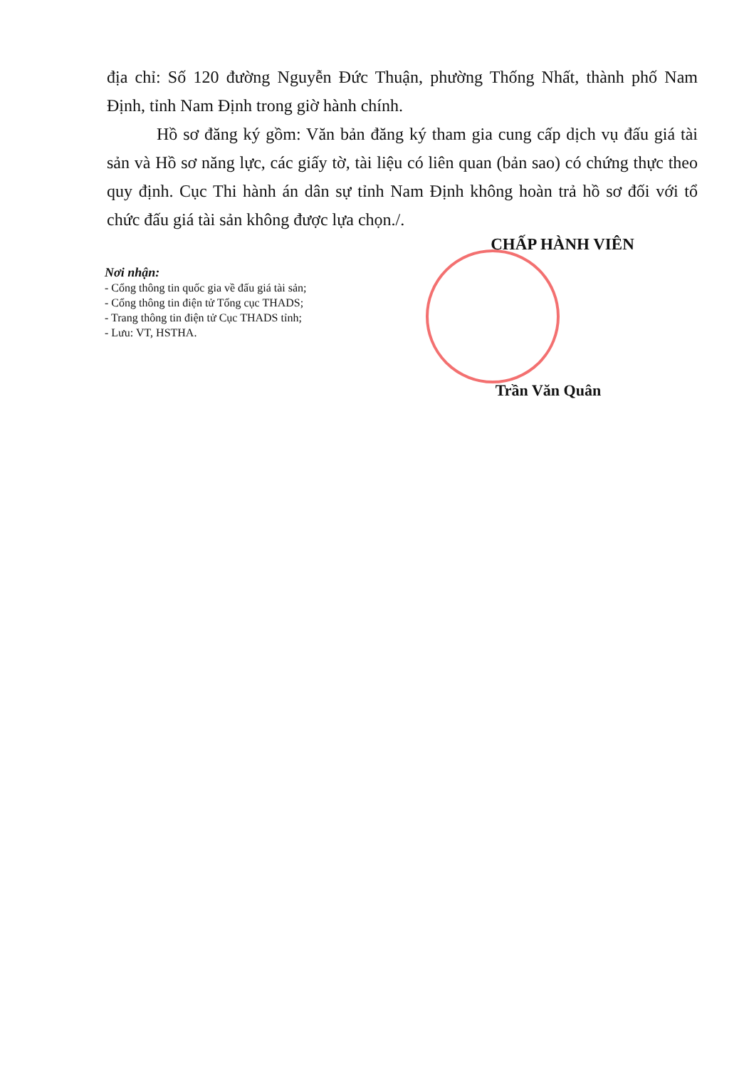địa chỉ: Số 120 đường Nguyễn Đức Thuận, phường Thống Nhất, thành phố Nam Định, tỉnh Nam Định trong giờ hành chính.
Hồ sơ đăng ký gồm: Văn bản đăng ký tham gia cung cấp dịch vụ đấu giá tài sản và Hồ sơ năng lực, các giấy tờ, tài liệu có liên quan (bản sao) có chứng thực theo quy định. Cục Thi hành án dân sự tỉnh Nam Định không hoàn trả hồ sơ đối với tổ chức đấu giá tài sản không được lựa chọn./.
CHẤP HÀNH VIÊN
Nơi nhận:
- Cổng thông tin quốc gia về đấu giá tài sản;
- Cổng thông tin điện tử Tổng cục THADS;
- Trang thông tin điện tử Cục THADS tỉnh;
- Lưu: VT, HSTHA.
Trần Văn Quân